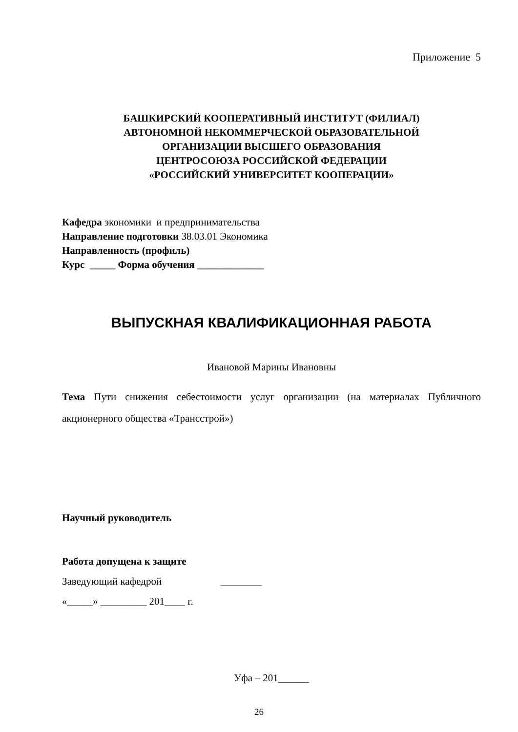Приложение 5
БАШКИРСКИЙ КООПЕРАТИВНЫЙ ИНСТИТУТ (ФИЛИАЛ)
АВТОНОМНОЙ НЕКОММЕРЧЕСКОЙ ОБРАЗОВАТЕЛЬНОЙ
ОРГАНИЗАЦИИ ВЫСШЕГО ОБРАЗОВАНИЯ
ЦЕНТРОСОЮЗА РОССИЙСКОЙ ФЕДЕРАЦИИ
«РОССИЙСКИЙ УНИВЕРСИТЕТ КООПЕРАЦИИ»
Кафедра экономики и предпринимательства
Направление подготовки 38.03.01 Экономика
Направленность (профиль)
Курс _____ Форма обучения _____________
ВЫПУСКНАЯ КВАЛИФИКАЦИОННАЯ РАБОТА
Ивановой Марины Ивановны
Тема Пути снижения себестоимости услуг организации (на материалах Публичного акционерного общества «Трансстрой»)
Научный руководитель
Работа допущена к защите
Заведующий кафедрой ________
«_____» _________ 201____ г.
Уфа – 201______
26